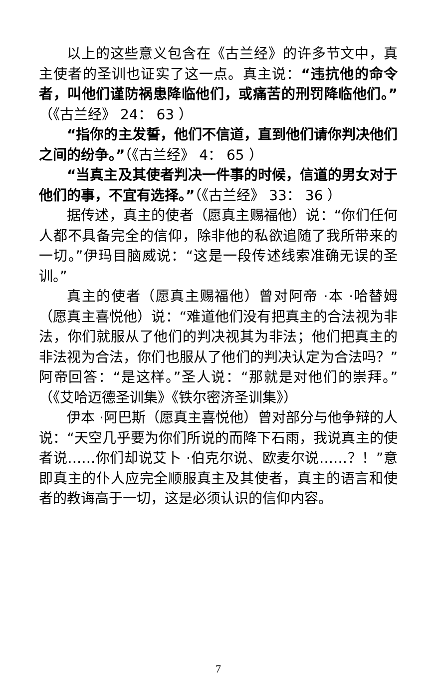以上的这些意义包含在《古兰经》的许多节文中，真主使者的圣训也证实了这一点。真主说：“违抗他的命令者，叫他们谨防祸患降临他们，或痛苦的刑罚降临他们。”（《古兰经》 24： 63 ）
“指你的主发誓，他们不信道，直到他们请你判决他们之间的纷争。”（《古兰经》 4： 65 ）
“当真主及其使者判决一件事的时候，信道的男女对于他们的事，不宜有选择。”（《古兰经》 33： 36 ）
据传述，真主的使者（愿真主赐福他）说：“你们任何人都不具备完全的信仰，除非他的私欲追随了我所带来的一切。”伊玛目脑威说：“这是一段传述线索准确无误的圣训。”
真主的使者（愿真主赐福他）曾对阿帝 ·本 ·哈替姆（愿真主喜悦他）说：“难道他们没有把真主的合法视为非法，你们就服从了他们的判决视其为非法；他们把真主的非法视为合法，你们也服从了他们的判决认定为合法吗？”阿帝回答：“是这样。”圣人说：“那就是对他们的崇拜。”（《艾哈迈德圣训集》《铁尔密济圣训集》）
伊本 ·阿巴斯（愿真主喜悦他）曾对部分与他争辩的人说：“天空几乎要为你们所说的而降下石雨，我说真主的使者说……你们却说艾卜 ·伯克尔说、欧麦尔说……？！”意即真主的仆人应完全顺服真主及其使者，真主的语言和使者的教诲高于一切，这是必须认识的信仰内容。
7